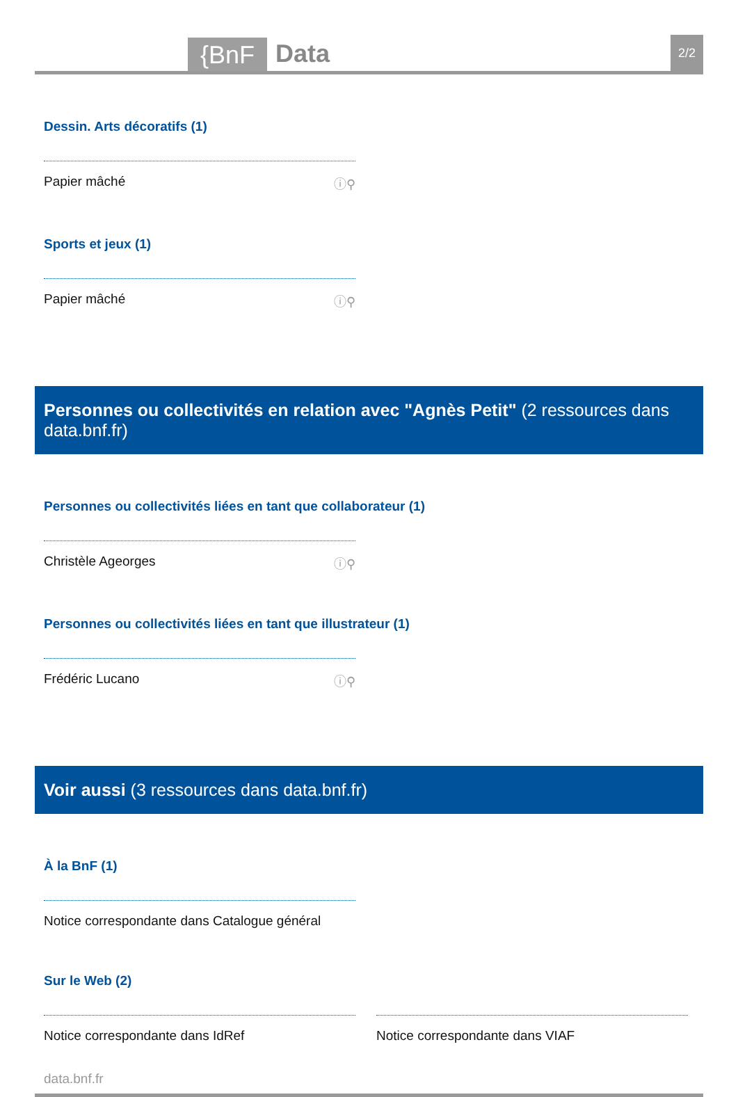{BnF
Data
2/2
Dessin. Arts décoratifs (1)
Papier mâché ⓘ⚲
Sports et jeux (1)
Papier mâché ⓘ⚲
Personnes ou collectivités en relation avec "Agnès Petit" (2 ressources dans data.bnf.fr)
Personnes ou collectivités liées en tant que collaborateur (1)
Christèle Ageorges ⓘ⚲
Personnes ou collectivités liées en tant que illustrateur (1)
Frédéric Lucano ⓘ⚲
Voir aussi (3 ressources dans data.bnf.fr)
À la BnF (1)
Notice correspondante dans Catalogue général
Sur le Web (2)
Notice correspondante dans IdRef Notice correspondante dans VIAF
data.bnf.fr